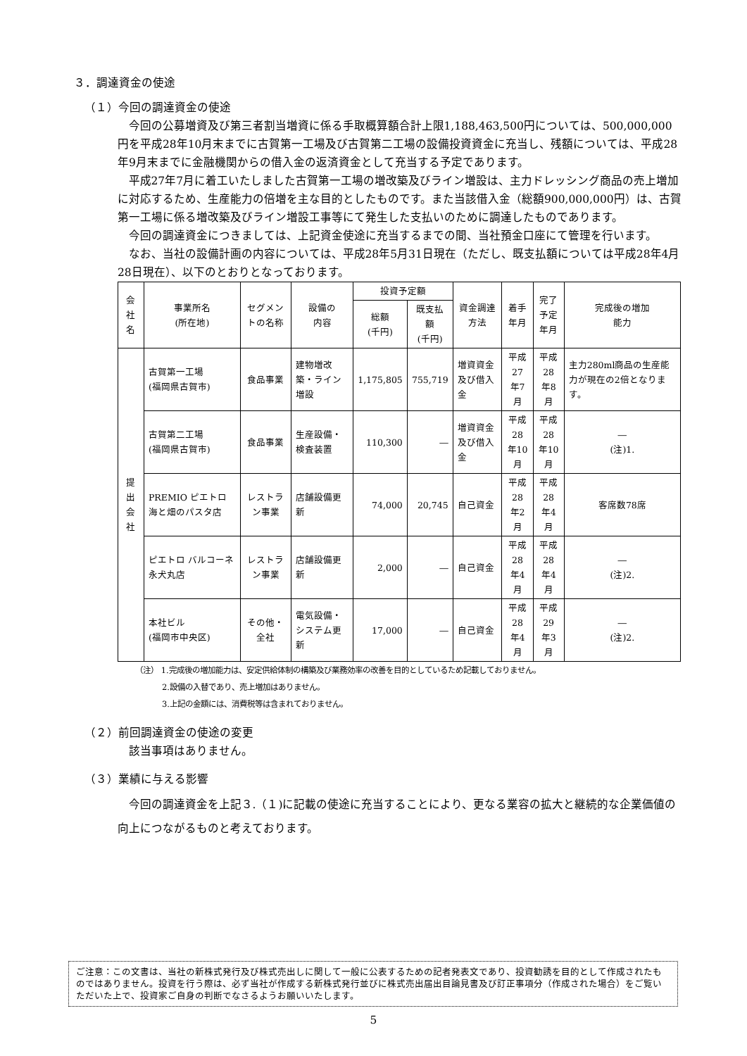３．調達資金の使途
（１）今回の調達資金の使途
今回の公募増資及び第三者割当増資に係る手取概算額合計上限1,188,463,500円については、500,000,000円を平成28年10月末までに古賀第一工場及び古賀第二工場の設備投資資金に充当し、残額については、平成28年9月末までに金融機関からの借入金の返済資金として充当する予定であります。
平成27年7月に着工いたしました古賀第一工場の増改築及びライン増設は、主力ドレッシング商品の売上増加に対応するため、生産能力の倍増を主な目的としたものです。また当該借入金（総額900,000,000円）は、古賀第一工場に係る増改築及びライン増設工事等にて発生した支払いのために調達したものであります。
今回の調達資金につきましては、上記資金使途に充当するまでの間、当社預金口座にて管理を行います。
なお、当社の設備計画の内容については、平成28年5月31日現在（ただし、既支払額については平成28年4月28日現在）、以下のとおりとなっております。
| 会社名 | 事業所名 (所在地) | セグメントの名称 | 設備の 内容 | 投資予定額 | | 資金調達 方法 | 着手年月 | 完了予定 年月 | 完成後の増加 能力 |
| --- | --- | --- | --- | --- | --- | --- | --- | --- | --- |
| | | | | 総額 (千円) | 既支払額 (千円) | | | | |
| 提出 会社 | 古賀第一工場 (福岡県古賀市) | 食品事業 | 建物増改築・ライン増設 | 1,175,805 | 755,719 | 増資資金及び借入金 | 平成27 年7月 | 平成28 年8月 | 主力280ml商品の生産能力が現在の2倍となります。 |
| | 古賀第二工場 (福岡県古賀市) | 食品事業 | 生産設備・検査装置 | 110,300 | ― | 増資資金及び借入金 | 平成28 年10月 | 平成28 年10月 | ― (注)1. |
| | PREMIO ピエトロ 海と畑のパスタ店 | レストラン事業 | 店舗設備更新 | 74,000 | 20,745 | 自己資金 | 平成28 年2月 | 平成28 年4月 | 客席数78席 |
| | ピエトロ バルコーネ 永犬丸店 | レストラン事業 | 店舗設備更新 | 2,000 | ― | 自己資金 | 平成28 年4月 | 平成28 年4月 | ― (注)2. |
| | 本社ビル (福岡市中央区) | その他・全社 | 電気設備・システム更新 | 17,000 | ― | 自己資金 | 平成28 年4月 | 平成29 年3月 | ― (注)2. |
（注） 1.完成後の増加能力は、安定供給体制の構築及び業務効率の改善を目的としているため記載しておりません。
2.設備の入替であり、売上増加はありません。
3.上記の金額には、消費税等は含まれておりません。
（２）前回調達資金の使途の変更
　該当事項はありません。
（３）業績に与える影響
今回の調達資金を上記３.（１)に記載の使途に充当することにより、更なる業容の拡大と継続的な企業価値の向上につながるものと考えております。
ご注意：この文書は、当社の新株式発行及び株式売出しに関して一般に公表するための記者発表文であり、投資勧誘を目的として作成されたものではありません。投資を行う際は、必ず当社が作成する新株式発行並びに株式売出届出目論見書及び訂正事項分（作成された場合）をご覧いただいた上で、投資家ご自身の判断でなさるようお願いいたします。
5